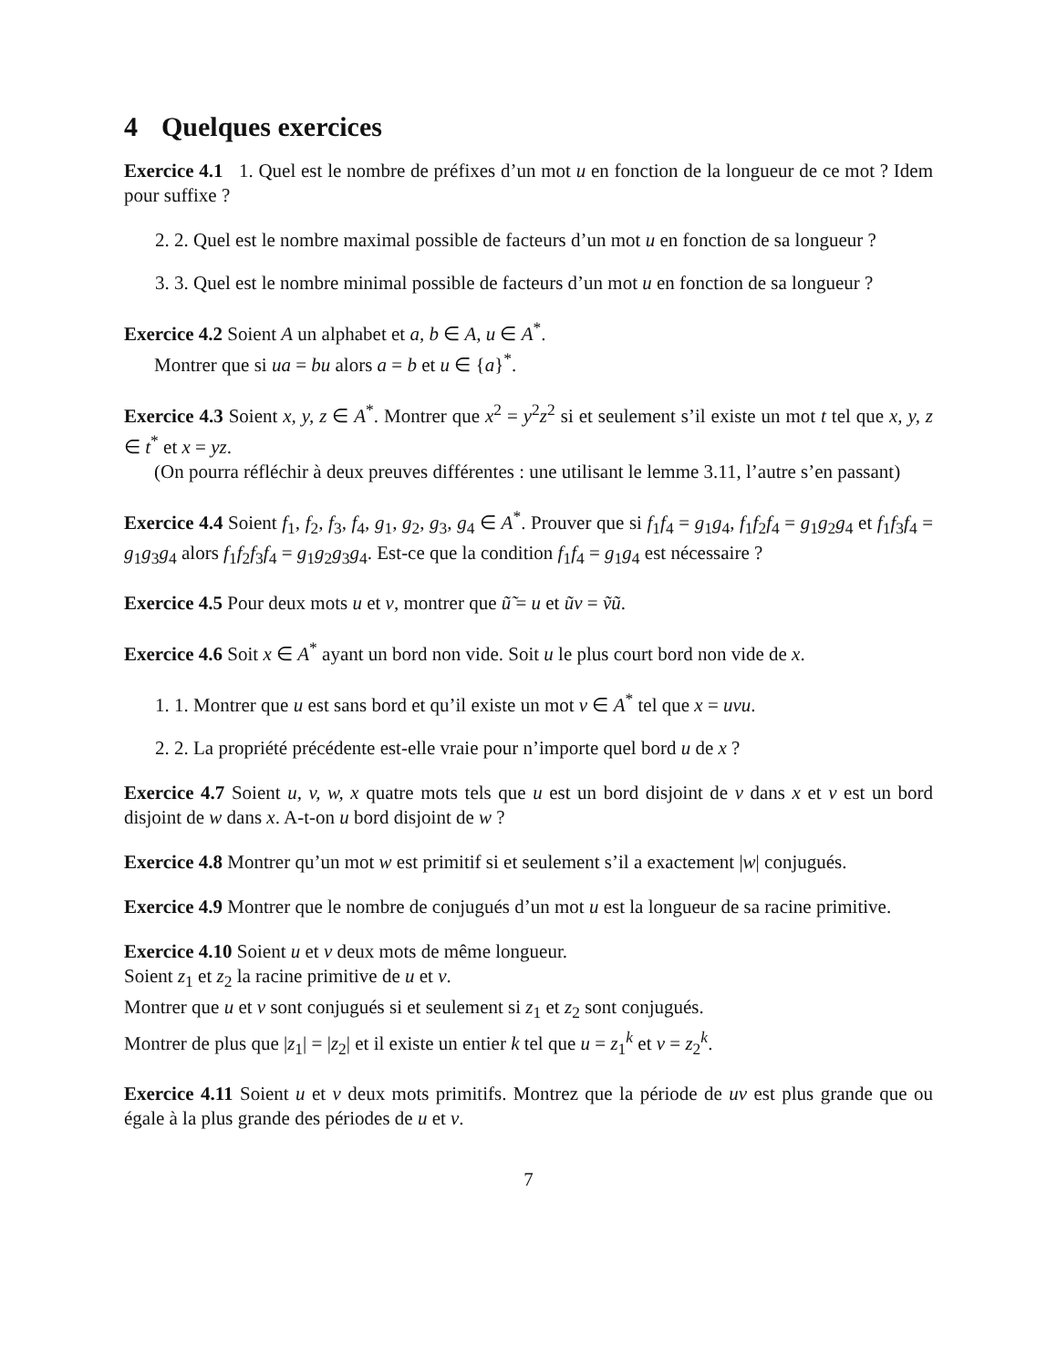4 Quelques exercices
Exercice 4.1 1. Quel est le nombre de préfixes d’un mot u en fonction de la longueur de ce mot ? Idem pour suffixe ?
2. 2. Quel est le nombre maximal possible de facteurs d’un mot u en fonction de sa longueur ?
3. 3. Quel est le nombre minimal possible de facteurs d’un mot u en fonction de sa longueur ?
Exercice 4.2 Soient A un alphabet et a, b ∈ A, u ∈ A<sup>*</sup>.
Montrer que si ua = bu alors a = b et u ∈ {a}<sup>*</sup>.
Exercice 4.3 Soient x, y, z ∈ A<sup>*</sup>. Montrer que x<sup>2</sup> = y<sup>2</sup>z<sup>2</sup> si et seulement s’il existe un mot t tel que x, y, z ∈ t<sup>*</sup> et x = yz.
(On pourra réfléchir à deux preuves différentes : une utilisant le lemme 3.11, l’autre s’en passant)
Exercice 4.4 Soient f<sub>1</sub>, f<sub>2</sub>, f<sub>3</sub>, f<sub>4</sub>, g<sub>1</sub>, g<sub>2</sub>, g<sub>3</sub>, g<sub>4</sub> ∈ A<sup>*</sup>. Prouver que si f<sub>1</sub>f<sub>4</sub> = g<sub>1</sub>g<sub>4</sub>, f<sub>1</sub>f<sub>2</sub>f<sub>4</sub> = g<sub>1</sub>g<sub>2</sub>g<sub>4</sub> et f<sub>1</sub>f<sub>3</sub>f<sub>4</sub> = g<sub>1</sub>g<sub>3</sub>g<sub>4</sub> alors f<sub>1</sub>f<sub>2</sub>f<sub>3</sub>f<sub>4</sub> = g<sub>1</sub>g<sub>2</sub>g<sub>3</sub>g<sub>4</sub>. Est-ce que la condition f<sub>1</sub>f<sub>4</sub> = g<sub>1</sub>g<sub>4</sub> est nécessaire ?
Exercice 4.5 Pour deux mots u et v, montrer que ũ̃ = u et ũv = ṽũ.
Exercice 4.6 Soit x ∈ A<sup>*</sup> ayant un bord non vide. Soit u le plus court bord non vide de x.
1. 1. Montrer que u est sans bord et qu’il existe un mot v ∈ A<sup>*</sup> tel que x = uvu.
2. 2. La propriété précédente est-elle vraie pour n’importe quel bord u de x ?
Exercice 4.7 Soient u, v, w, x quatre mots tels que u est un bord disjoint de v dans x et v est un bord disjoint de w dans x. A-t-on u bord disjoint de w ?
Exercice 4.8 Montrer qu’un mot w est primitif si et seulement s’il a exactement |w| conjugués.
Exercice 4.9 Montrer que le nombre de conjugués d’un mot u est la longueur de sa racine primitive.
Exercice 4.10 Soient u et v deux mots de même longueur.
Soient z<sub>1</sub> et z<sub>2</sub> la racine primitive de u et v.
Montrer que u et v sont conjugués si et seulement si z<sub>1</sub> et z<sub>2</sub> sont conjugués.
Montrer de plus que |z<sub>1</sub>| = |z<sub>2</sub>| et il existe un entier k tel que u = z<sub>1</sub><sup>k</sup> et v = z<sub>2</sub><sup>k</sup>.
Exercice 4.11 Soient u et v deux mots primitifs. Montrez que la période de uv est plus grande que ou égale à la plus grande des périodes de u et v.
7